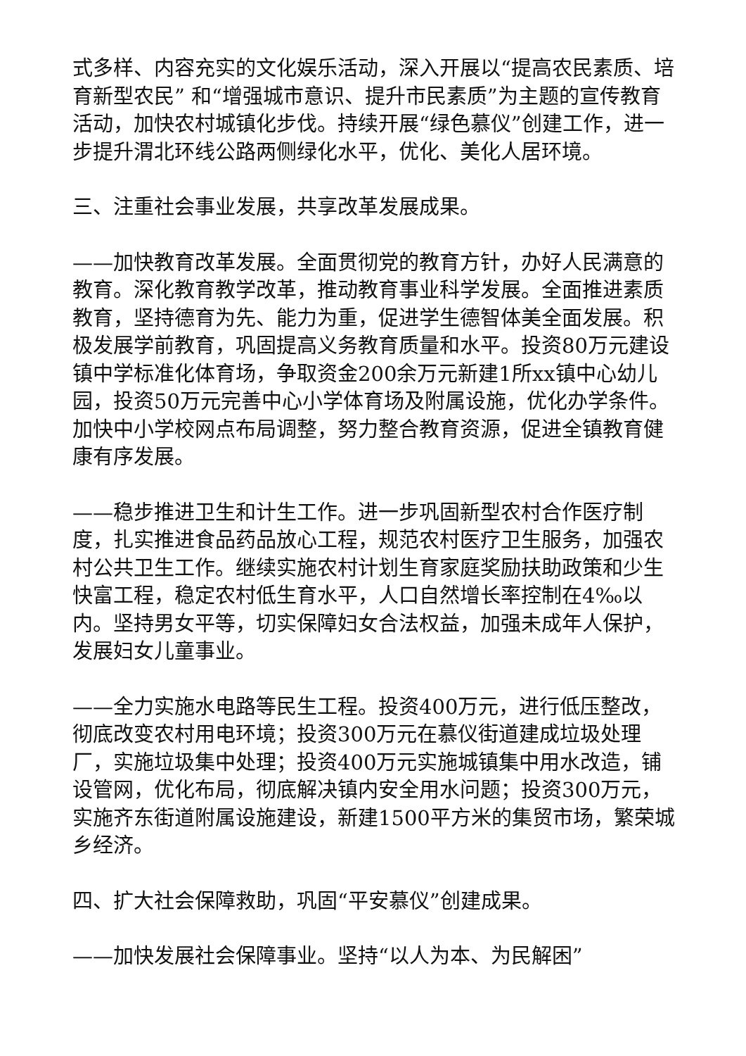式多样、内容充实的文化娱乐活动，深入开展以“提高农民素质、培育新型农民” 和“增强城市意识、提升市民素质”为主题的宣传教育活动，加快农村城镇化步伐。持续开展“绿色慕仪”创建工作，进一步提升渭北环线公路两侧绿化水平，优化、美化人居环境。
三、注重社会事业发展，共享改革发展成果。
——加快教育改革发展。全面贯彻党的教育方针，办好人民满意的教育。深化教育教学改革，推动教育事业科学发展。全面推进素质教育，坚持德育为先、能力为重，促进学生德智体美全面发展。积极发展学前教育，巩固提高义务教育质量和水平。投资80万元建设镇中学标准化体育场，争取资金200余万元新建1所xx镇中心幼儿园，投资50万元完善中心小学体育场及附属设施，优化办学条件。加快中小学校网点布局调整，努力整合教育资源，促进全镇教育健康有序发展。
——稳步推进卫生和计生工作。进一步巩固新型农村合作医疗制度，扎实推进食品药品放心工程，规范农村医疗卫生服务，加强农村公共卫生工作。继续实施农村计划生育家庭奖励扶助政策和少生快富工程，稳定农村低生育水平，人口自然增长率控制在4‰以内。坚持男女平等，切实保障妇女合法权益，加强未成年人保护，发展妇女儿童事业。
——全力实施水电路等民生工程。投资400万元，进行低压整改，彻底改变农村用电环境；投资300万元在慕仪街道建成垃圾处理厂，实施垃圾集中处理；投资400万元实施城镇集中用水改造，铺设管网，优化布局，彻底解决镇内安全用水问题；投资300万元，实施齐东街道附属设施建设，新建1500平方米的集贸市场，繁荣城乡经济。
四、扩大社会保障救助，巩固“平安慕仪”创建成果。
——加快发展社会保障事业。坚持“以人为本、为民解困”